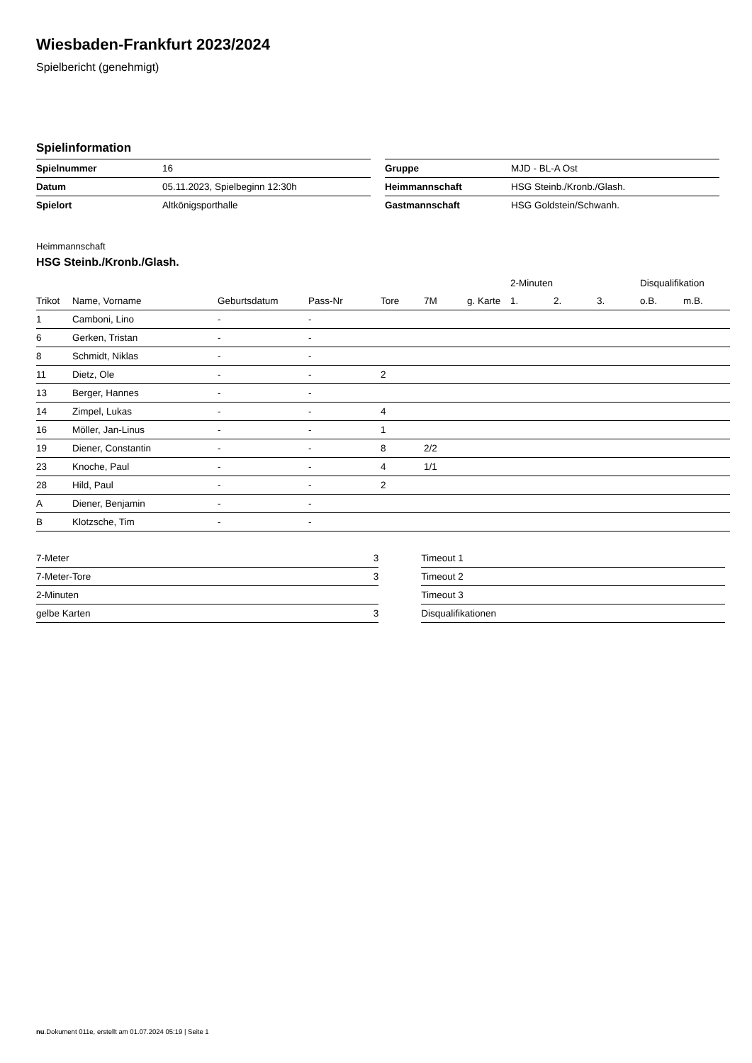Wiesbaden-Frankfurt 2023/2024
Spielbericht (genehmigt)
Spielinformation
| Spielnummer | 16 |
| Datum | 05.11.2023, Spielbeginn 12:30h |
| Spielort | Altkönigsporthalle |
| Gruppe | MJD - BL-A Ost |
| Heimmannschaft | HSG Steinb./Kronb./Glash. |
| Gastmannschaft | HSG Goldstein/Schwanh. |
Heimmannschaft
HSG Steinb./Kronb./Glash.
| | | | | | | | 2-Minuten | | | Disqualifikation | |
| --- | --- | --- | --- | --- | --- | --- | --- | --- | --- | --- | --- |
| Trikot | Name, Vorname | Geburtsdatum | Pass-Nr | Tore | 7M | g. Karte | 1. | 2. | 3. | o.B. | m.B. |
| 1 | Camboni, Lino | - | - | | | | | | | | |
| 6 | Gerken, Tristan | - | - | | | | | | | | |
| 8 | Schmidt, Niklas | - | - | | | | | | | | |
| 11 | Dietz, Ole | - | - | 2 | | | | | | | |
| 13 | Berger, Hannes | - | - | | | | | | | | |
| 14 | Zimpel, Lukas | - | - | 4 | | | | | | | |
| 16 | Möller, Jan-Linus | - | - | 1 | | | | | | | |
| 19 | Diener, Constantin | - | - | 8 | 2/2 | | | | | | |
| 23 | Knoche, Paul | - | - | 4 | 1/1 | | | | | | |
| 28 | Hild, Paul | - | - | 2 | | | | | | | |
| A | Diener, Benjamin | - | - | | | | | | | | |
| B | Klotzsche, Tim | - | - | | | | | | | | |
| 7-Meter | 3 |
| 7-Meter-Tore | 3 |
| 2-Minuten | |
| gelbe Karten | 3 |
| Timeout 1 |
| Timeout 2 |
| Timeout 3 |
| Disqualifikationen |
nu.Dokument 011e, erstellt am 01.07.2024 05:19 | Seite 1